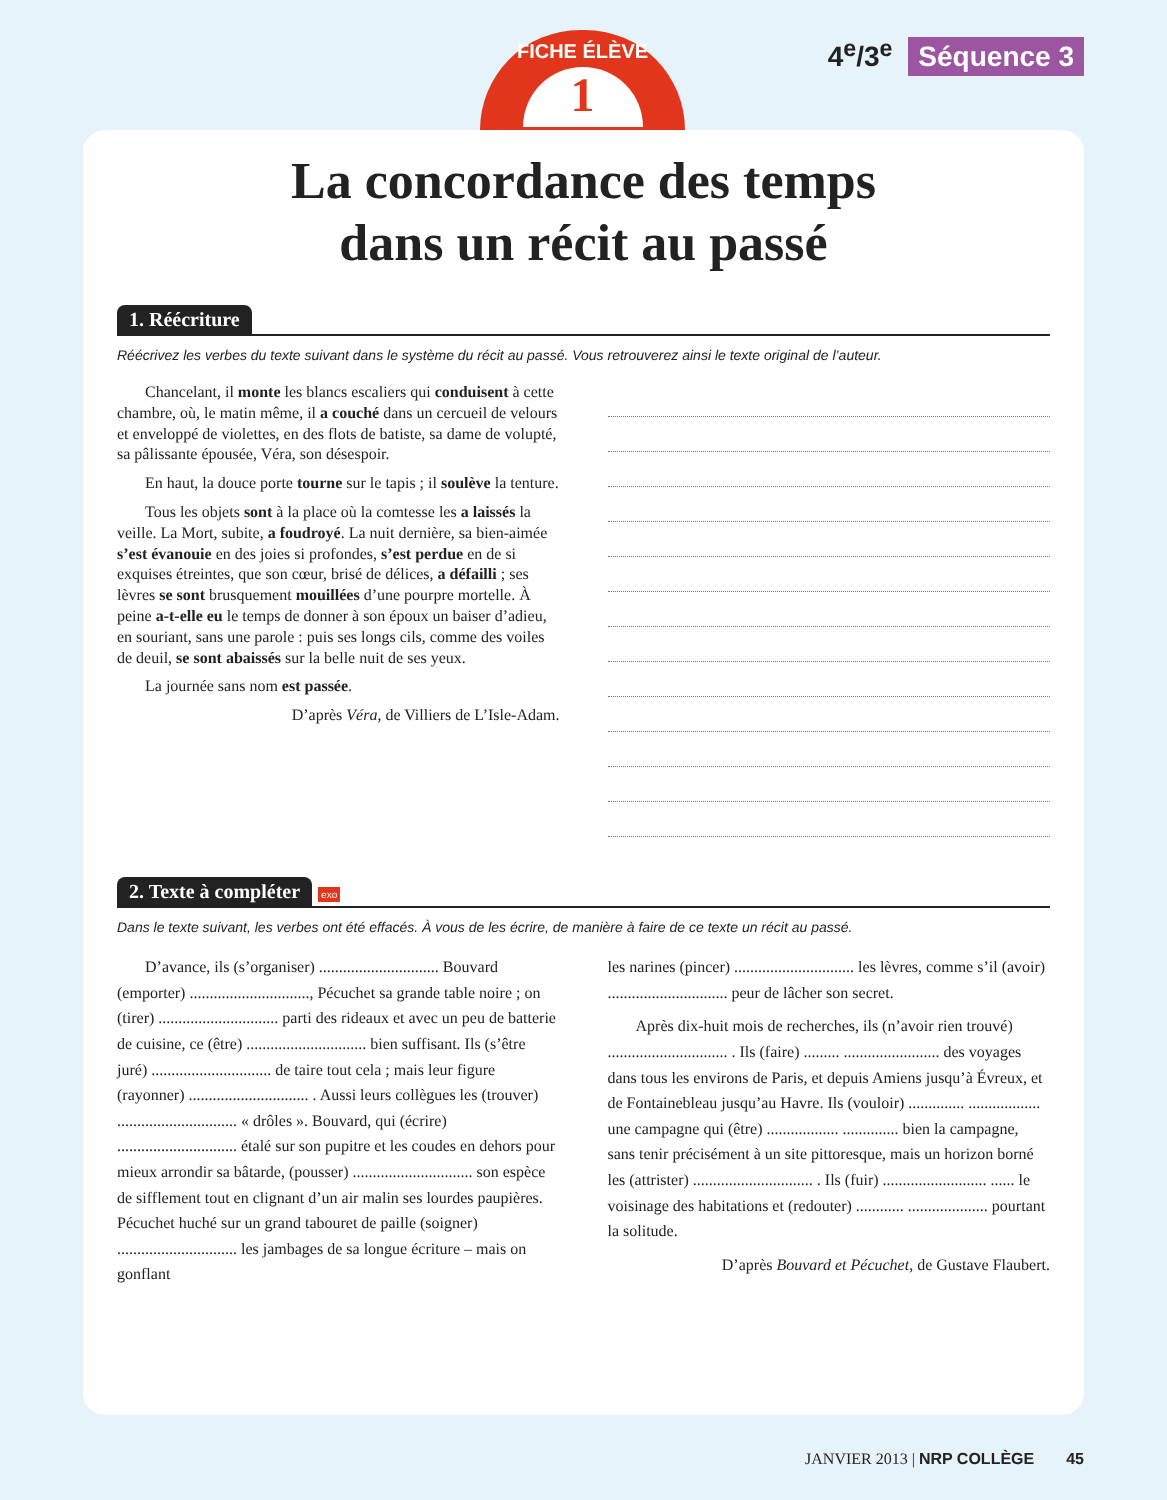FICHE ÉLÈVE
1
4<sup>e</sup>/3<sup>e</sup> Séquence 3
La concordance des temps
dans un récit au passé
1. Réécriture
Réécrivez les verbes du texte suivant dans le système du récit au passé. Vous retrouverez ainsi le texte original de l’auteur.
Chancelant, il monte les blancs escaliers qui conduisent à cette chambre, où, le matin même, il a couché dans un cercueil de velours et enveloppé de violettes, en des flots de batiste, sa dame de volupté, sa pâlissante épousée, Véra, son désespoir.
En haut, la douce porte tourne sur le tapis ; il soulève la tenture.
Tous les objets sont à la place où la comtesse les a laissés la veille. La Mort, subite, a foudroyé. La nuit dernière, sa bien-aimée s’est évanouie en des joies si profondes, s’est perdue en de si exquises étreintes, que son cœur, brisé de délices, a défailli ; ses lèvres se sont brusquement mouillées d’une pourpre mortelle. À peine a-t-elle eu le temps de donner à son époux un baiser d’adieu, en souriant, sans une parole : puis ses longs cils, comme des voiles de deuil, se sont abaissés sur la belle nuit de ses yeux.
La journée sans nom est passée.
D’après Véra, de Villiers de L’Isle-Adam.
2. Texte à compléter exo
Dans le texte suivant, les verbes ont été effacés. À vous de les écrire, de manière à faire de ce texte un récit au passé.
D’avance, ils (s’organiser) .............................. Bouvard (emporter) .............................., Pécuchet sa grande table noire ; on (tirer) .............................. parti des rideaux et avec un peu de batterie de cuisine, ce (être) .............................. bien suffisant. Ils (s’être juré) .............................. de taire tout cela ; mais leur figure (rayonner) .............................. . Aussi leurs collègues les (trouver) .............................. « drôles ». Bouvard, qui (écrire) .............................. étalé sur son pupitre et les coudes en dehors pour mieux arrondir sa bâtarde, (pousser) .............................. son espèce de sifflement tout en clignant d’un air malin ses lourdes paupières. Pécuchet huché sur un grand tabouret de paille (soigner) .............................. les jambages de sa longue écriture – mais on gonflant
les narines (pincer) .............................. les lèvres, comme s’il (avoir) .............................. peur de lâcher son secret.
Après dix-huit mois de recherches, ils (n’avoir rien trouvé) .............................. . Ils (faire) ......... ........................ des voyages dans tous les environs de Paris, et depuis Amiens jusqu’à Évreux, et de Fontainebleau jusqu’au Havre. Ils (vouloir) .............. .................. une campagne qui (être) .................. .............. bien la campagne, sans tenir précisément à un site pittoresque, mais un horizon borné les (attrister) .............................. . Ils (fuir) .......................... ...... le voisinage des habitations et (redouter) ............ .................... pourtant la solitude.
D’après Bouvard et Pécuchet, de Gustave Flaubert.
JANVIER 2013 | NRP COLLÈGE 45